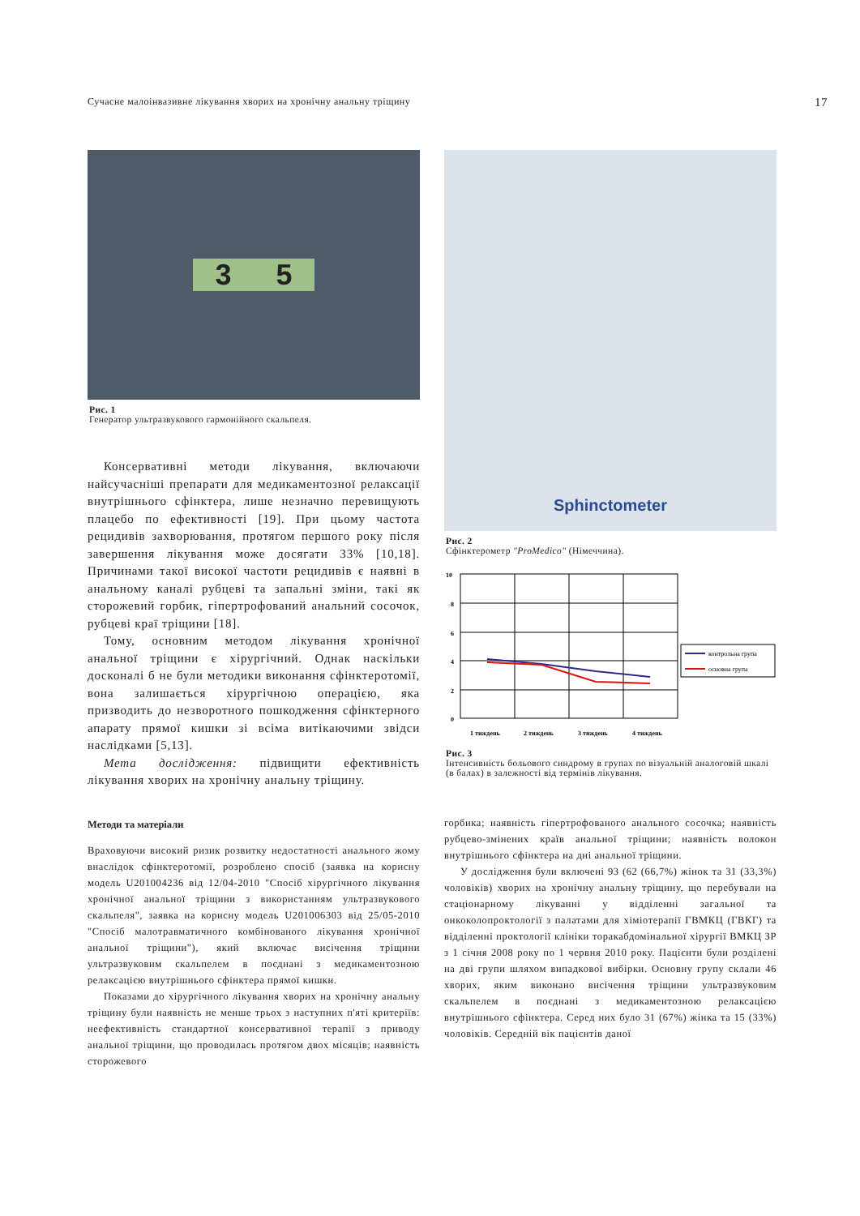Сучасне малоінвазивне лікування хворих на хронічну анальну тріщину 17
3 5
Рис. 1
Генератор ультразвукового гармонійного скальпеля.
Консервативні методи лікування, включаючи найсучасніші препарати для медикаментозної релаксації внутрішнього сфінктера, лише незначно перевищують плацебо по ефективності [19]. При цьому частота рецидивів захворювання, протягом першого року після завершення лікування може досягати 33% [10,18]. Причинами такої високої частоти рецидивів є наявні в анальному каналі рубцеві та запальні зміни, такі як сторожевий горбик, гіпертрофований анальний сосочок, рубцеві краї тріщини [18].
Тому, основним методом лікування хронічної анальної тріщини є хірургічний. Однак наскільки досконалі б не були методики виконання сфінктеротомії, вона залишається хірургічною операцією, яка призводить до незворотного пошкодження сфінктерного апарату прямої кишки зі всіма витікаючими звідси наслідками [5,13].
Мета дослідження: підвищити ефективність лікування хворих на хронічну анальну тріщину.
Методи та матеріали
Враховуючи високий ризик розвитку недостатності анального жому внаслідок сфінктеротомії, розроблено спосіб (заявка на корисну модель U201004236 від 12/04-2010 "Спосіб хірургічного лікування хронічної анальної тріщини з використанням ультразвукового скальпеля", заявка на корисну модель U201006303 від 25/05-2010 "Спосіб малотравматичного комбінованого лікування хронічної анальної тріщини"), який включає висічення тріщини ультразвуковим скальпелем в поєднані з медикаментозною релаксацією внутрішнього сфінктера прямої кишки.
Показами до хірургічного лікування хворих на хронічну анальну тріщину були наявність не менше трьох з наступних п'яті критеріїв: неефективність стандартної консервативної терапії з приводу анальної тріщини, що проводилась протягом двох місяців; наявність сторожевого
Sphinctometer
Рис. 2
Сфінктерометр "ProMedico" (Німеччина).
10
8
6
4
2
0
1 тиждень
2 тиждень
3 тиждень
4 тиждень
контрольна група
основна група
Рис. 3
Інтенсивність больового синдрому в групах по візуальній аналоговій шкалі (в балах) в залежності від термінів лікування.
горбика; наявність гіпертрофованого анального сосочка; наявність рубцево-змінених країв анальної тріщини; наявність волокон внутрішнього сфінктера на дні анальної тріщини.
У дослідження були включені 93 (62 (66,7%) жінок та 31 (33,3%) чоловіків) хворих на хронічну анальну тріщину, що перебували на стаціонарному лікуванні у відділенні загальної та онкоколопроктології з палатами для хіміотерапії ГВМКЦ (ГВКГ) та відділенні проктології клініки торакабдомінальної хірургії ВМКЦ ЗР з 1 січня 2008 року по 1 червня 2010 року. Пацієнти були розділені на дві групи шляхом випадкової вибірки. Основну групу склали 46 хворих, яким виконано висічення тріщини ультразвуковим скальпелем в поєднані з медикаментозною релаксацією внутрішнього сфінктера. Серед них було 31 (67%) жінка та 15 (33%) чоловіків. Середній вік пацієнтів даної